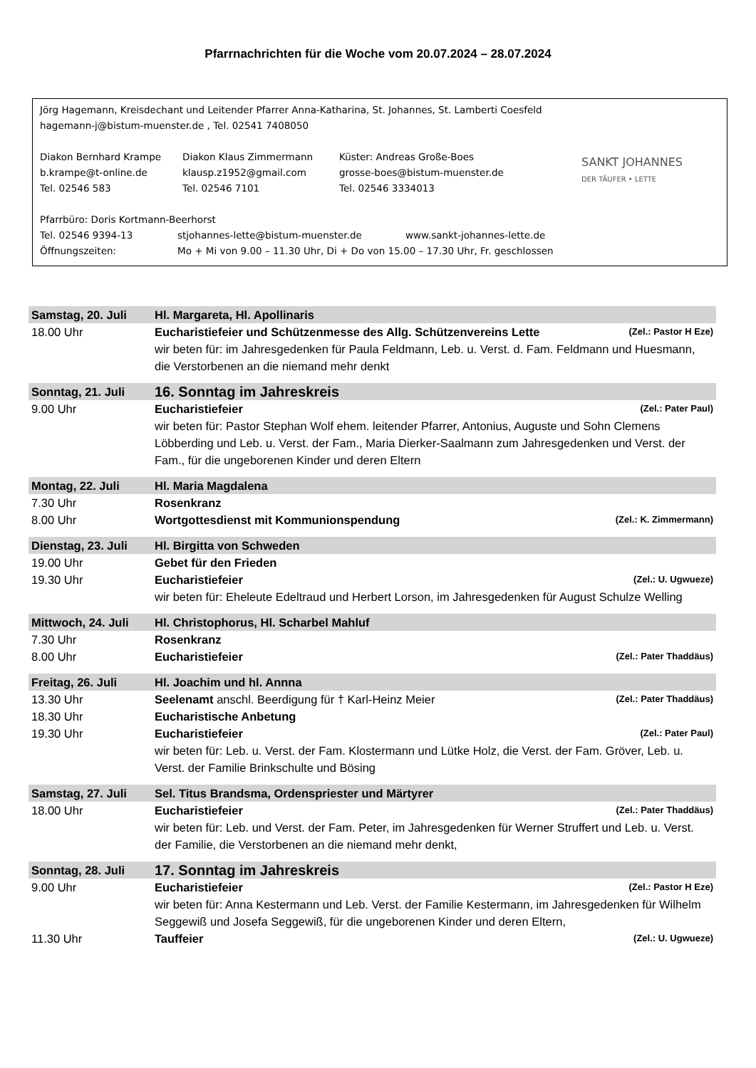Pfarrnachrichten für die Woche vom 20.07.2024 – 28.07.2024
Jörg Hagemann, Kreisdechant und Leitender Pfarrer Anna-Katharina, St. Johannes, St. Lamberti Coesfeld
hagemann-j@bistum-muenster.de , Tel. 02541 7408050
Diakon Bernhard Krampe Diakon Klaus Zimmermann Küster: Andreas Große-Boes
b.krampe@t-online.de klausp.z1952@gmail.com grosse-boes@bistum-muenster.de
Tel. 02546 583 Tel. 02546 7101 Tel. 02546 3334013
SANKT JOHANNES
DER TÄUFER • LETTE
Pfarrbüro: Doris Kortmann-Beerhorst
Tel. 02546 9394-13 stjohannes-lette@bistum-muenster.de www.sankt-johannes-lette.de
Öffnungszeiten: Mo + Mi von 9.00 – 11.30 Uhr, Di + Do von 15.00 – 17.30 Uhr, Fr. geschlossen
| Samstag, 20. Juli | Hl. Margareta, Hl. Apollinaris |
| 18.00 Uhr | Eucharistiefeier und Schützenmesse des Allg. Schützenvereins Lette (Zel.: Pastor H Eze) wir beten für: im Jahresgedenken für Paula Feldmann, Leb. u. Verst. d. Fam. Feldmann und Huesmann, die Verstorbenen an die niemand mehr denkt |
| Sonntag, 21. Juli | 16. Sonntag im Jahreskreis |
| 9.00 Uhr | Eucharistiefeier (Zel.: Pater Paul) wir beten für: Pastor Stephan Wolf ehem. leitender Pfarrer, Antonius, Auguste und Sohn Clemens Löbberding und Leb. u. Verst. der Fam., Maria Dierker-Saalmann zum Jahresgedenken und Verst. der Fam., für die ungeborenen Kinder und deren Eltern |
| Montag, 22. Juli | Hl. Maria Magdalena |
| 7.30 Uhr | Rosenkranz |
| 8.00 Uhr | Wortgottesdienst mit Kommunionspendung (Zel.: K. Zimmermann) |
| Dienstag, 23. Juli | Hl. Birgitta von Schweden |
| 19.00 Uhr | Gebet für den Frieden |
| 19.30 Uhr | Eucharistiefeier (Zel.: U. Ugwueze) wir beten für: Eheleute Edeltraud und Herbert Lorson, im Jahresgedenken für August Schulze Welling |
| Mittwoch, 24. Juli | Hl. Christophorus, Hl. Scharbel Mahluf |
| 7.30 Uhr | Rosenkranz |
| 8.00 Uhr | Eucharistiefeier (Zel.: Pater Thaddäus) |
| Freitag, 26. Juli | Hl. Joachim und hl. Annna |
| 13.30 Uhr | Seelenamt anschl. Beerdigung für † Karl-Heinz Meier (Zel.: Pater Thaddäus) |
| 18.30 Uhr | Eucharistische Anbetung |
| 19.30 Uhr | Eucharistiefeier (Zel.: Pater Paul) wir beten für: Leb. u. Verst. der Fam. Klostermann und Lütke Holz, die Verst. der Fam. Gröver, Leb. u. Verst. der Familie Brinkschulte und Bösing |
| Samstag, 27. Juli | Sel. Titus Brandsma, Ordenspriester und Märtyrer |
| 18.00 Uhr | Eucharistiefeier (Zel.: Pater Thaddäus) wir beten für: Leb. und Verst. der Fam. Peter, im Jahresgedenken für Werner Struffert und Leb. u. Verst. der Familie, die Verstorbenen an die niemand mehr denkt, |
| Sonntag, 28. Juli | 17. Sonntag im Jahreskreis |
| 9.00 Uhr | Eucharistiefeier (Zel.: Pastor H Eze) wir beten für: Anna Kestermann und Leb. Verst. der Familie Kestermann, im Jahresgedenken für Wilhelm Seggewiß und Josefa Seggewiß, für die ungeborenen Kinder und deren Eltern, |
| 11.30 Uhr | Tauffeier (Zel.: U. Ugwueze) |